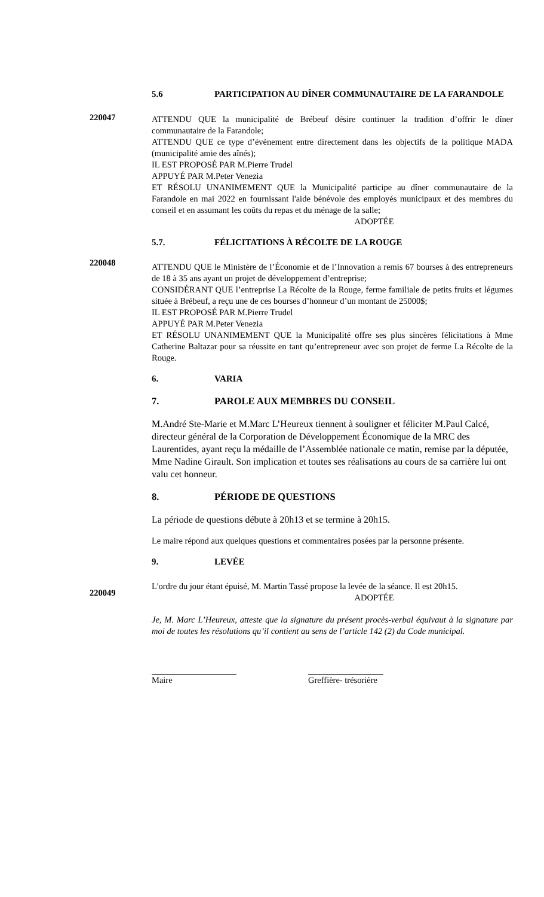220047
220048
220049
5.6 PARTICIPATION AU DÎNER COMMUNAUTAIRE DE LA FARANDOLE
ATTENDU QUE la municipalité de Brébeuf désire continuer la tradition d’offrir le dîner communautaire de la Farandole;
ATTENDU QUE ce type d’évènement entre directement dans les objectifs de la politique MADA (municipalité amie des aînés);
IL EST PROPOSÉ PAR M.Pierre Trudel
APPUYÉ PAR M.Peter Venezia
ET RÉSOLU UNANIMEMENT QUE la Municipalité participe au dîner communautaire de la Farandole en mai 2022 en fournissant l'aide bénévole des employés municipaux et des membres du conseil et en assumant les coûts du repas et du ménage de la salle;
ADOPTÉE
5.7. FÉLICITATIONS À RÉCOLTE DE LA ROUGE
ATTENDU QUE le Ministère de l’Économie et de l’Innovation a remis 67 bourses à des entrepreneurs de 18 à 35 ans ayant un projet de développement d’entreprise;
CONSIDÉRANT QUE l’entreprise La Récolte de la Rouge, ferme familiale de petits fruits et légumes située à Brébeuf, a reçu une de ces bourses d’honneur d’un montant de 25000$;
IL EST PROPOSÉ PAR M.Pierre Trudel
APPUYÉ PAR M.Peter Venezia
ET RÉSOLU UNANIMEMENT QUE la Municipalité offre ses plus sincères félicitations à Mme Catherine Baltazar pour sa réussite en tant qu’entrepreneur avec son projet de ferme La Récolte de la Rouge.
6. VARIA
7. PAROLE AUX MEMBRES DU CONSEIL
M.André Ste-Marie et M.Marc L’Heureux tiennent à souligner et féliciter M.Paul Calcé, directeur général de la Corporation de Développement Économique de la MRC des Laurentides, ayant reçu la médaille de l’Assemblée nationale ce matin, remise par la députée, Mme Nadine Girault. Son implication et toutes ses réalisations au cours de sa carrière lui ont valu cet honneur.
8. PÉRIODE DE QUESTIONS
La période de questions débute à 20h13 et se termine à 20h15.
Le maire répond aux quelques questions et commentaires posées par la personne présente.
9. LEVÉE
L'ordre du jour étant épuisé, M. Martin Tassé propose la levée de la séance. Il est 20h15.
ADOPTÉE
Je, M. Marc L’Heureux, atteste que la signature du présent procès-verbal équivaut à la signature par moi de toutes les résolutions qu’il contient au sens de l’article 142 (2) du Code municipal.
Maire Greffière- trésorière